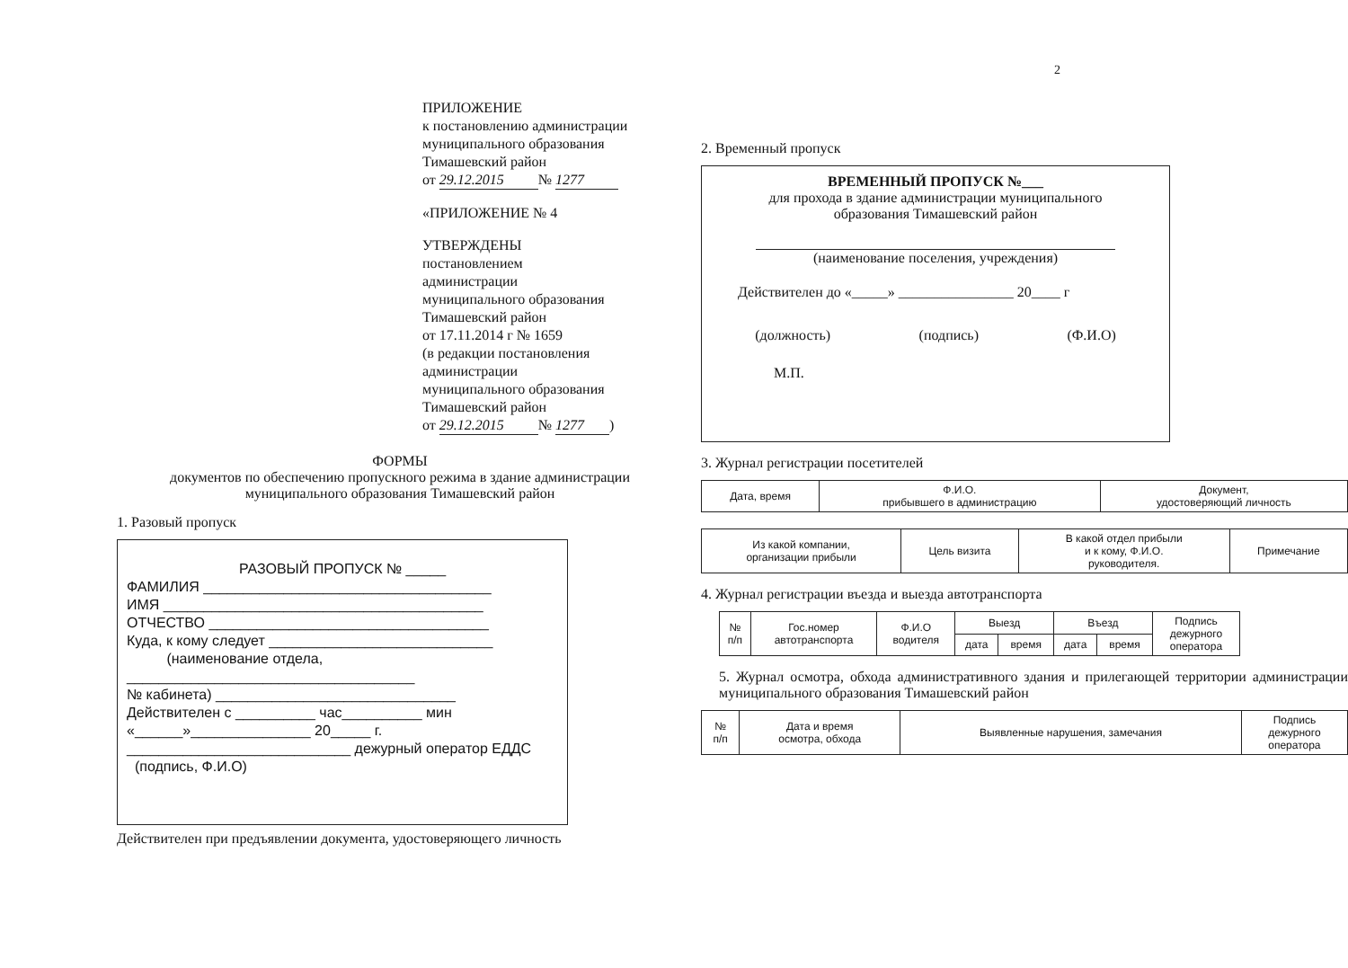ПРИЛОЖЕНИЕ
к постановлению администрации
муниципального образования
Тимашевский район
от 29.12.2015 № 1277
«ПРИЛОЖЕНИЕ № 4
УТВЕРЖДЕНЫ
постановлением
администрации
муниципального образования
Тимашевский район
от 17.11.2014 г № 1659
(в редакции постановления
администрации
муниципального образования
Тимашевский район
от 29.12.2015 № 1277)
ФОРМЫ
документов по обеспечению пропускного режима в здание администрации
муниципального образования Тимашевский район
1. Разовый пропуск
РАЗОВЫЙ ПРОПУСК № _____
ФАМИЛИЯ ____________________________________
ИМЯ ________________________________________
ОТЧЕСТВО ___________________________________
Куда, к кому следует ____________________________
(наименование отдела,
____________________________________
№ кабинета) ______________________________
Действителен с __________ час__________ мин
«______»_______________ 20_____ г.
____________________________ дежурный оператор ЕДДС
(подпись, Ф.И.О)
Действителен при предъявлении документа, удостоверяющего личность
2
2. Временный пропуск
ВРЕМЕННЫЙ ПРОПУСК №___
для прохода в здание администрации муниципального
образования Тимашевский район
(наименование поселения, учреждения)
Действителен до «_____» ________________ 20____ г
(должность) (подпись) (Ф.И.О)
М.П.
3. Журнал регистрации посетителей
| Дата, время | Ф.И.О. прибывшего в администрацию | Документ, удостоверяющий личность |
| --- | --- | --- |
| Из какой компании, организации прибыли | Цель визита | В какой отдел прибыли и к кому, Ф.И.О. руководителя. | Примечание |
| --- | --- | --- | --- |
4. Журнал регистрации въезда и выезда автотранспорта
| № п/п | Гос.номер автотранспорта | Ф.И.О водителя | Выезд | | Въезд | | Подпись дежурного оператора |
| --- | --- | --- | --- | --- | --- | --- | --- |
| | | | дата | время | дата | время | |
5. Журнал осмотра, обхода административного здания и прилегающей территории администрации муниципального образования Тимашевский район
| № п/п | Дата и время осмотра, обхода | Выявленные нарушения, замечания | Подпись дежурного оператора |
| --- | --- | --- | --- |